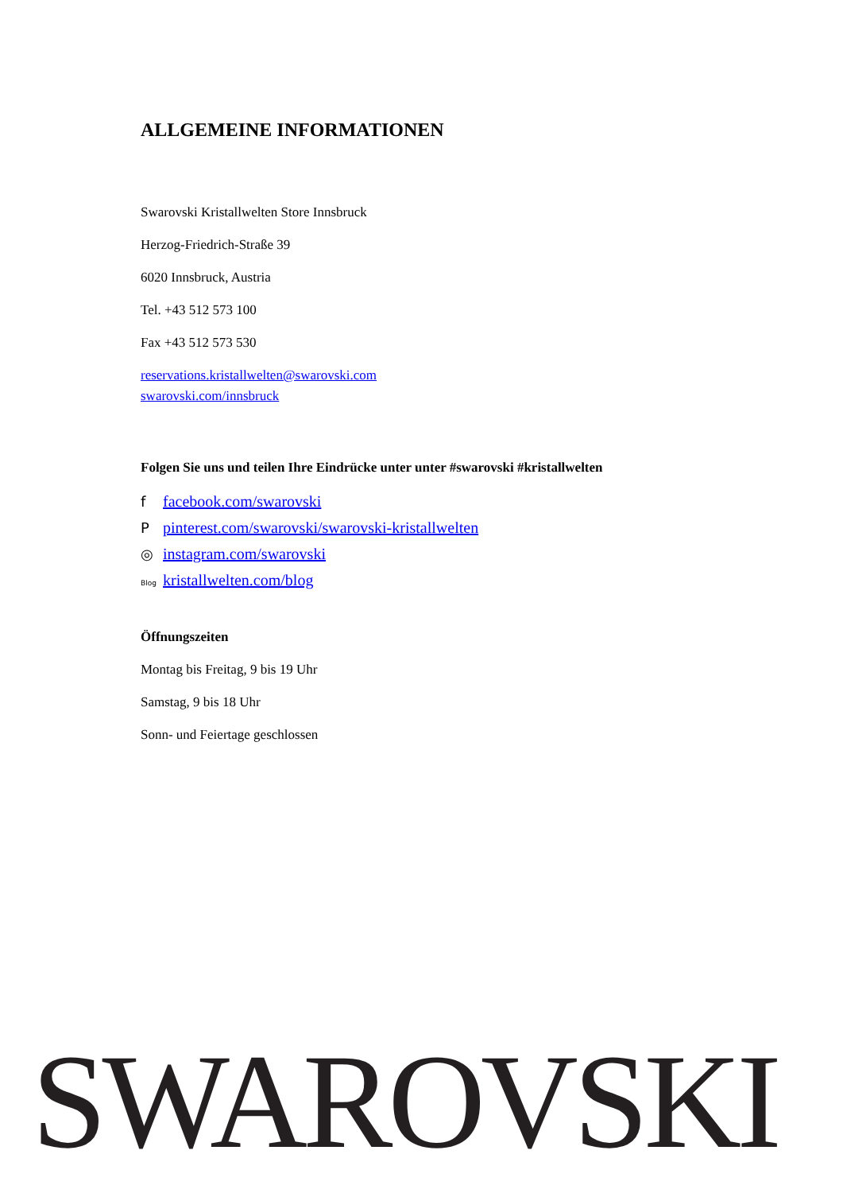ALLGEMEINE INFORMATIONEN
Swarovski Kristallwelten Store Innsbruck
Herzog-Friedrich-Straße 39
6020 Innsbruck, Austria
Tel. +43 512 573 100
Fax +43 512 573 530
reservations.kristallwelten@swarovski.com
swarovski.com/innsbruck
Folgen Sie uns und teilen Ihre Eindrücke unter unter #swarovski #kristallwelten
ffacebook.com/swarovski
Ppinterest.com/swarovski/swarovski-kristallwelten
◎ instagram.com/swarovski
Blog kristallwelten.com/blog
Öffnungszeiten
Montag bis Freitag, 9 bis 19 Uhr
Samstag, 9 bis 18 Uhr
Sonn- und Feiertage geschlossen
SWAROVSKI